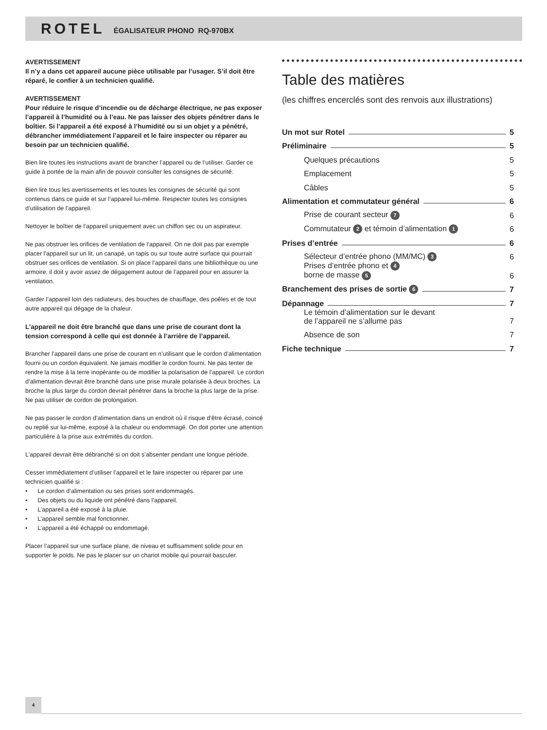ROTEL ÉGALISATEUR PHONO RQ-970BX
AVERTISSEMENT
Il n’y a dans cet appareil aucune pièce utilisable par l’usager. S’il doit être réparé, le confier à un technicien qualifié.
AVERTISSEMENT
Pour réduire le risque d’incendie ou de décharge électrique, ne pas exposer l’appareil à l’humidité ou à l’eau. Ne pas laisser des objets pénétrer dans le boîtier. Si l’appareil a été exposé à l’humidité ou si un objet y a pénétré, débrancher immédiatement l’appareil et le faire inspecter ou réparer au besoin par un technicien qualifié.
Bien lire toutes les instructions avant de brancher l’appareil ou de l’utiliser. Garder ce guide à portée de la main afin de pouvoir consulter les consignes de sécurité.
Bien lire tous les avertissements et les toutes les consignes de sécurité qui sont contenus dans ce guide et sur l’appareil lui-même. Respecter toutes les consignes d’utilisation de l’appareil.
Nettoyer le boîtier de l’appareil uniquement avec un chiffon sec ou un aspirateur.
Ne pas obstruer les orifices de ventilation de l’appareil. On ne doit pas par exemple placer l’appareil sur un lit, un canapé, un tapis ou sur toute autre surface qui pourrait obstruer ses orifices de ventilation. Si on place l’appareil dans une bibliothèque ou une armoire, il doit y avoir assez de dégagement autour de l’appareil pour en assurer la ventilation.
Garder l’appareil loin des radiateurs, des bouches de chauffage, des poêles et de tout autre appareil qui dégage de la chaleur.
L’appareil ne doit être branché que dans une prise de courant dont la tension correspond à celle qui est donnée à l’arrière de l’appareil.
Brancher l’appareil dans une prise de courant en n’utilisant que le cordon d’alimentation fourni ou un cordon équivalent. Ne jamais modifier le cordon fourni. Ne pas tenter de rendre la mise à la terre inopérante ou de modifier la polarisation de l’appareil. Le cordon d’alimentation devrait être branché dans une prise murale polarisée à deux broches. La broche la plus large du cordon devrait pénétrer dans la broche la plus large de la prise. Ne pas utiliser de cordon de prolongation.
Ne pas passer le cordon d’alimentation dans un endroit où il risque d’être écrasé, coincé ou replié sur lui-même, exposé à la chaleur ou endommagé. On doit porter une attention particulière à la prise aux extrémités du cordon.
L’appareil devrait être débranché si on doit s’absenter pendant une longue période.
Cesser immédiatement d’utiliser l’appareil et le faire inspecter ou réparer par une technicien qualifié si :
• Le cordon d’alimentation ou ses prises sont endommagés.
• Des objets ou du liquide ont pénétré dans l’appareil.
• L’appareil a été exposé à la pluie.
• L’appareil semble mal fonctionner.
• L’appareil a été échappé ou endommagé.
Placer l’appareil sur une surface plane, de niveau et suffisamment solide pour en supporter le poids. Ne pas le placer sur un chariot mobile qui pourrait basculer.
Table des matières
(les chiffres encerclés sont des renvois aux illustrations)
Un mot sur Rotel 5
Préliminaire 5
Quelques précautions 5
Emplacement 5
Câbles 5
Alimentation et commutateur général 6
Prise de courant secteur 7 6
Commutateur 2 et témoin d’alimentation 1 6
Prises d’entrée 6
Sélecteur d’entrée phono (MM/MC) 3 6
Prises d’entrée phono et 4
borne de masse 5 6
Branchement des prises de sortie 6 7
Dépannage 7
Le témoin d’alimentation sur le devant
de l’appareil ne s’allume pas 7
Absence de son 7
Fiche technique 7
4